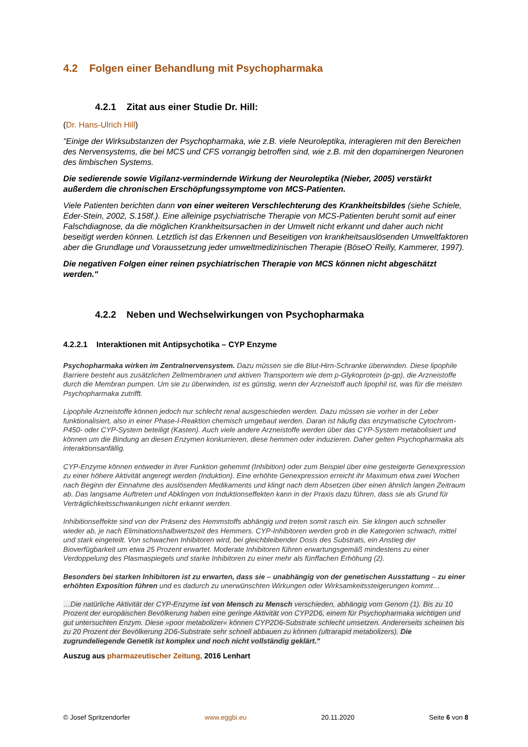4.2 Folgen einer Behandlung mit Psychopharmaka
4.2.1 Zitat aus einer Studie Dr. Hill:
(Dr. Hans-Ulrich Hill)
"Einige der Wirksubstanzen der Psychopharmaka, wie z.B. viele Neuroleptika, interagieren mit den Bereichen des Nervensystems, die bei MCS und CFS vorrangig betroffen sind, wie z.B. mit den dopaminergen Neuronen des limbischen Systems.
Die sedierende sowie Vigilanz-vermindernde Wirkung der Neuroleptika (Nieber, 2005) verstärkt außerdem die chronischen Erschöpfungssymptome von MCS-Patienten.
Viele Patienten berichten dann von einer weiteren Verschlechterung des Krankheitsbildes (siehe Schiele, Eder-Stein, 2002, S.158f.). Eine alleinige psychiatrische Therapie von MCS-Patienten beruht somit auf einer Falschdiagnose, da die möglichen Krankheitsursachen in der Umwelt nicht erkannt und daher auch nicht beseitigt werden können. Letztlich ist das Erkennen und Beseitigen von krankheitsauslösenden Umweltfaktoren aber die Grundlage und Voraussetzung jeder umweltmedizinischen Therapie (BöseO´Reilly, Kammerer, 1997).
Die negativen Folgen einer reinen psychiatrischen Therapie von MCS können nicht abgeschätzt werden."
4.2.2 Neben und Wechselwirkungen von Psychopharmaka
4.2.2.1 Interaktionen mit Antipsychotika – CYP Enzyme
Psychopharmaka wirken im Zentralnervensystem. Dazu müssen sie die Blut-Hirn-Schranke überwinden. Diese lipophile Barriere besteht aus zusätzlichen Zellmembranen und aktiven Transportern wie dem p-Glykoprotein (p-gp), die Arzneistoffe durch die Membran pumpen. Um sie zu überwinden, ist es günstig, wenn der Arzneistoff auch lipophil ist, was für die meisten Psychopharmaka zutrifft.
Lipophile Arzneistoffe können jedoch nur schlecht renal ausgeschieden werden. Dazu müssen sie vorher in der Leber funktionalisiert, also in einer Phase-I-Reaktion chemisch umgebaut werden. Daran ist häufig das enzymatische Cytochrom-P450- oder CYP-System beteiligt (Kasten). Auch viele andere Arzneistoffe werden über das CYP-System metabolisiert und können um die Bindung an diesen Enzymen konkurrieren, diese hemmen oder induzieren. Daher gelten Psychopharmaka als interaktionsanfällig.
CYP-Enzyme können entweder in ihrer Funktion gehemmt (Inhibition) oder zum Beispiel über eine gesteigerte Genexpression zu einer höhere Aktivität angeregt werden (Induktion). Eine erhöhte Genexpression erreicht ihr Maximum etwa zwei Wochen nach Beginn der Einnahme des auslösenden Medikaments und klingt nach dem Absetzen über einen ähnlich langen Zeitraum ab. Das langsame Auftreten und Abklingen von Induktionseffekten kann in der Praxis dazu führen, dass sie als Grund für Verträglichkeitsschwankungen nicht erkannt werden.
Inhibitionseffekte sind von der Präsenz des Hemmstoffs abhängig und treten somit rasch ein. Sie klingen auch schneller wieder ab, je nach Eliminationshalbwertszeit des Hemmers. CYP-Inhibitoren werden grob in die Kategorien schwach, mittel und stark eingeteilt. Von schwachen Inhibitoren wird, bei gleichbleibender Dosis des Substrats, ein Anstieg der Bioverfügbarkeit um etwa 25 Prozent erwartet. Moderate Inhibitoren führen erwartungsgemäß mindestens zu einer Verdoppelung des Plasmaspiegels und starke Inhibitoren zu einer mehr als fünffachen Erhöhung (2).
Besonders bei starken Inhibitoren ist zu erwarten, dass sie – unabhängig von der genetischen Ausstattung – zu einer erhöhten Exposition führen und es dadurch zu unerwünschten Wirkungen oder Wirksamkeitssteigerungen kommt…
…Die natürliche Aktivität der CYP-Enzyme ist von Mensch zu Mensch verschieden, abhängig vom Genom (1). Bis zu 10 Prozent der europäischen Bevölkerung haben eine geringe Aktivität von CYP2D6, einem für Psychopharmaka wichtigen und gut untersuchten Enzym. Diese »poor metabolizer« können CYP2D6-Substrate schlecht umsetzen. Andererseits scheinen bis zu 20 Prozent der Bevölkerung 2D6-Substrate sehr schnell abbauen zu können (ultrarapid metabolizers). Die zugrundeliegende Genetik ist komplex und noch nicht vollständig geklärt."
Auszug aus pharmazeutischer Zeitung, 2016 Lenhart
© Josef Spritzendorfer www.eggbi.eu 20.11.2020 Seite 6 von 8